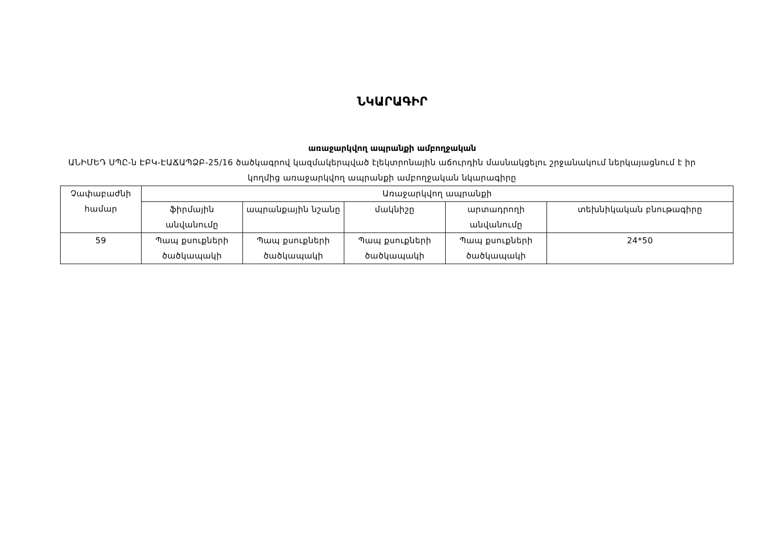ՆԿԱՐԱԳԻՐ
առաջարկվող ապրանքի ամբողջական
ԱՆԻՄԵԴ ՍՊԸ-ն ԷԲԿ-ԷԱՃԱՊՁԲ-25/16 ծածկագրով կազմակերպված էլեկտրոնային աճուրդին մասնակցելու շրջանակում ներկայացնում է իր կողմից առաջարկվող ապրանքի ամբողջական նկարագիրը
| Չափաբաժնի համար | Առաջարկվող ապրանքի | | | | |
| --- | --- | --- | --- | --- | --- |
| | ֆիրմային անվանումը | ապրանքային նշանը | մակնիշը | արտադրողի անվանումը | տեխնիկական բնութագիրը |
| 59 | Պապ քսուքների ծածկապակի | Պապ քսուքների ծածկապակի | Պապ քսուքների ծածկապակի | Պապ քսուքների ծածկապակի | 24*50 |